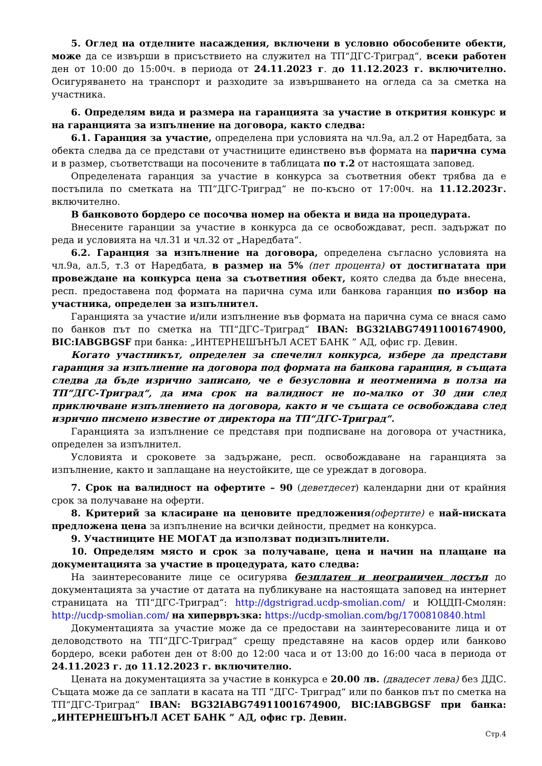5. Оглед на отделните насаждения, включени в условно обособените обекти, може да се извърши в присъствието на служител на ТП“ДГС-Триград“, всеки работен ден от 10:00 до 15:00ч. в периода от 24.11.2023 г. до 11.12.2023 г. включително. Осигуряването на транспорт и разходите за извършването на огледа са за сметка на участника.
6. Определям вида и размера на гаранцията за участие в открития конкурс и на гаранцията за изпълнение на договора, както следва:
6.1. Гаранция за участие, определена при условията на чл.9а, ал.2 от Наредбата, за обекта следва да се представи от участниците единствено във формата на парична сума и в размер, съответстващи на посочените в таблицата по т.2 от настоящата заповед.
Определената гаранция за участие в конкурса за съответния обект трябва да е постъпила по сметката на ТП“ДГС-Триград“ не по-късно от 17:00ч. на 11.12.2023г. включително.
В банковото бордеро се посочва номер на обекта и вида на процедурата.
Внесените гаранции за участие в конкурса да се освобождават, респ. задържат по реда и условията на чл.31 и чл.32 от „Наредбата“.
6.2. Гаранция за изпълнение на договора, определена съгласно условията на чл.9а, ал.5, т.3 от Наредбата, в размер на 5% (пет процента) от достигнатата при провеждане на конкурса цена за съответния обект, която следва да бъде внесена, респ. предоставена под формата на парична сума или банкова гаранция по избор на участника, определен за изпълнител.
Гаранцията за участие и/или изпълнение във формата на парична сума се внася само по банков път по сметка на ТП“ДГС–Триград“ IBAN: BG32IABG74911001674900, BIC:IABGBGSF при банка: „ИНТЕРНЕШЪНЪЛ АСЕТ БАНК ” АД, офис гр. Девин.
Когато участникът, определен за спечелил конкурса, избере да представи гаранция за изпълнение на договора под формата на банкова гаранция, в същата следва да бъде изрично записано, че е безусловна и неотменима в полза на ТП“ДГС-Триград“, да има срок на валидност не по-малко от 30 дни след приключване изпълнението на договора, както и че същата се освобождава след изрично писмено известие от директора на ТП“ДГС-Триград“.
Гаранцията за изпълнение се представя при подписване на договора от участника, определен за изпълнител.
Условията и сроковете за задържане, респ. освобождаване на гаранцията за изпълнение, както и заплащане на неустойките, ще се уреждат в договора.
7. Срок на валидност на офертите – 90 (деветдесет) календарни дни от крайния срок за получаване на оферти.
8. Критерий за класиране на ценовите предложения(офертите) е най-ниската предложена цена за изпълнение на всички дейности, предмет на конкурса.
9. Участниците НЕ МОГАТ да използват подизпълнители.
10. Определям място и срок за получаване, цена и начин на плащане на документацията за участие в процедурата, като следва:
На заинтересованите лице се осигурява безплатен и неограничен достъп до документацията за участие от датата на публикуване на настоящата заповед на интернет страницата на ТП“ДГС-Триград“: http://dgstrigrad.ucdp-smolian.com/ и ЮЦДП-Смолян: http://ucdp-smolian.com/ на хипервръзка: https://ucdp-smolian.com/bg/1700810840.html
Документацията за участие може да се предостави на заинтересованите лица и от деловодството на ТП“ДГС-Триград“ срещу представяне на касов ордер или банково бордеро, всеки работен ден от 8:00 до 12:00 часа и от 13:00 до 16:00 часа в периода от 24.11.2023 г. до 11.12.2023 г. включително.
Цената на документацията за участие в конкурса е 20.00 лв. (двадесет лева) без ДДС. Същата може да се заплати в касата на ТП “ДГС- Триград“ или по банков път по сметка на ТП“ДГС-Триград“ IBAN: BG32IABG74911001674900, BIC:IABGBGSF при банка: „ИНТЕРНЕШЪНЪЛ АСЕТ БАНК ” АД, офис гр. Девин.
Стр.4